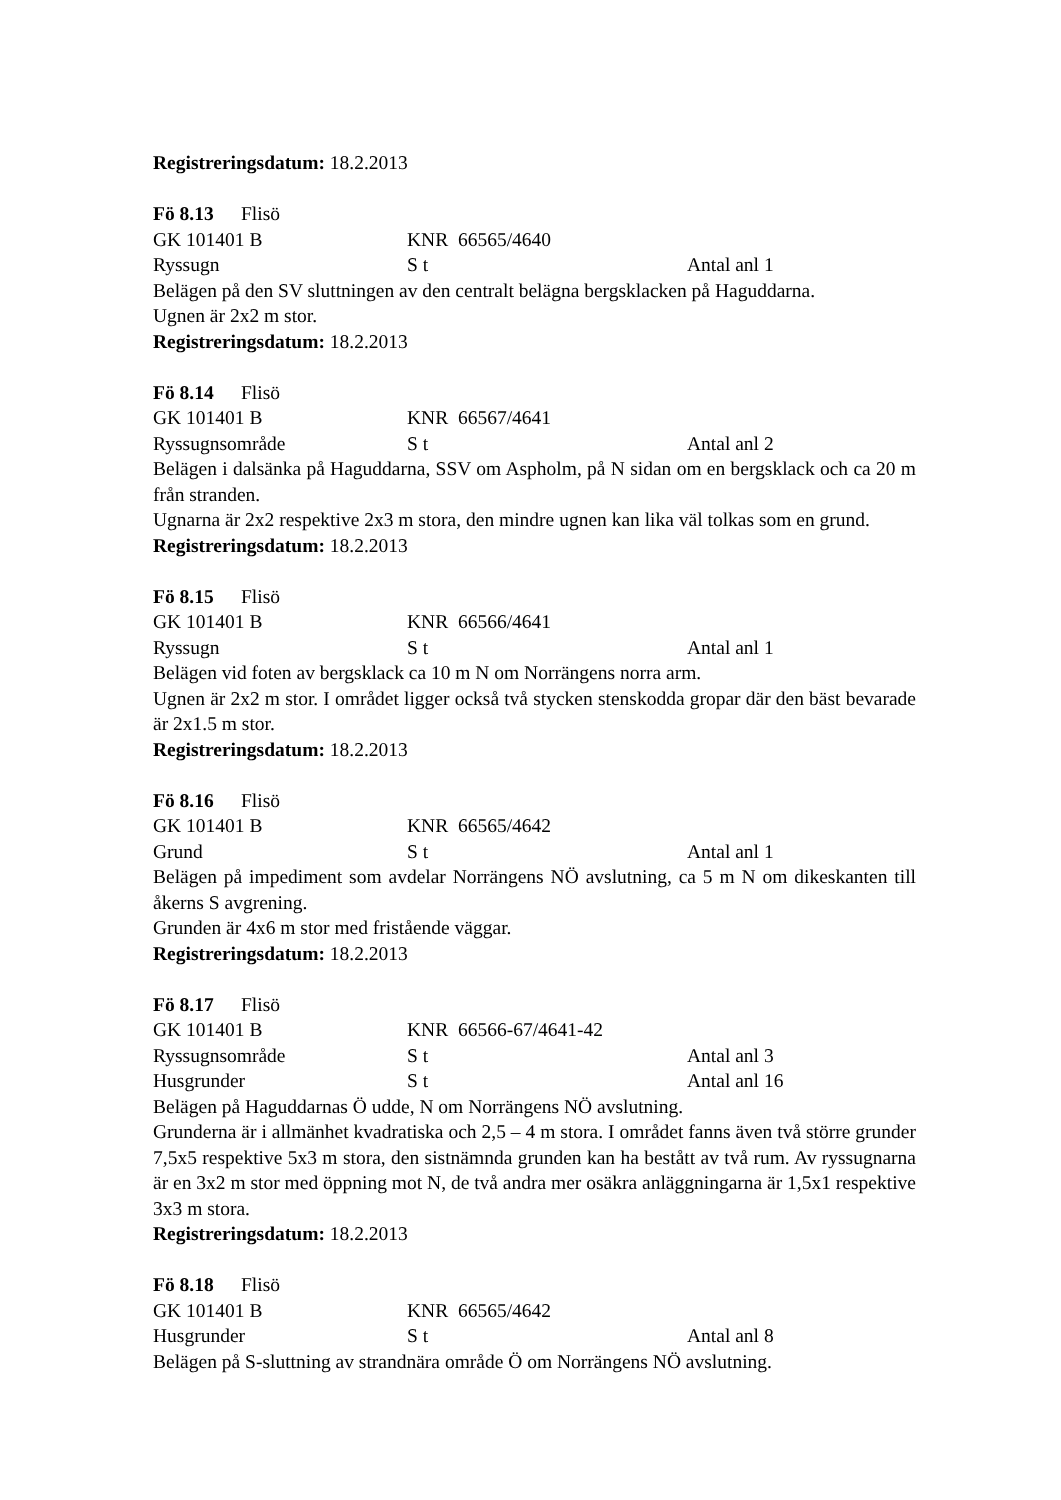Registreringsdatum: 18.2.2013
Fö 8.13 Flisö
GK 101401 B KNR 66565/4640
Ryssugn S t Antal anl 1
Belägen på den SV sluttningen av den centralt belägna bergsklacken på Haguddarna.
Ugnen är 2x2 m stor.
Registreringsdatum: 18.2.2013
Fö 8.14 Flisö
GK 101401 B KNR 66567/4641
Ryssugnsområde S t Antal anl 2
Belägen i dalsänka på Haguddarna, SSV om Aspholm, på N sidan om en bergsklack och ca 20 m från stranden.
Ugnarna är 2x2 respektive 2x3 m stora, den mindre ugnen kan lika väl tolkas som en grund.
Registreringsdatum: 18.2.2013
Fö 8.15 Flisö
GK 101401 B KNR 66566/4641
Ryssugn S t Antal anl 1
Belägen vid foten av bergsklack ca 10 m N om Norrängens norra arm.
Ugnen är 2x2 m stor. I området ligger också två stycken stenskodda gropar där den bäst bevarade är 2x1.5 m stor.
Registreringsdatum: 18.2.2013
Fö 8.16 Flisö
GK 101401 B KNR 66565/4642
Grund S t Antal anl 1
Belägen på impediment som avdelar Norrängens NÖ avslutning, ca 5 m N om dikeskanten till åkerns S avgrening.
Grunden är 4x6 m stor med fristående väggar.
Registreringsdatum: 18.2.2013
Fö 8.17 Flisö
GK 101401 B KNR 66566-67/4641-42
Ryssugnsområde S t Antal anl 3
Husgrunder S t Antal anl 16
Belägen på Haguddarnas Ö udde, N om Norrängens NÖ avslutning.
Grunderna är i allmänhet kvadratiska och 2,5 – 4 m stora. I området fanns även två större grunder 7,5x5 respektive 5x3 m stora, den sistnämnda grunden kan ha bestått av två rum. Av ryssugnarna är en 3x2 m stor med öppning mot N, de två andra mer osäkra anläggningarna är 1,5x1 respektive 3x3 m stora.
Registreringsdatum: 18.2.2013
Fö 8.18 Flisö
GK 101401 B KNR 66565/4642
Husgrunder S t Antal anl 8
Belägen på S-sluttning av strandnära område Ö om Norrängens NÖ avslutning.